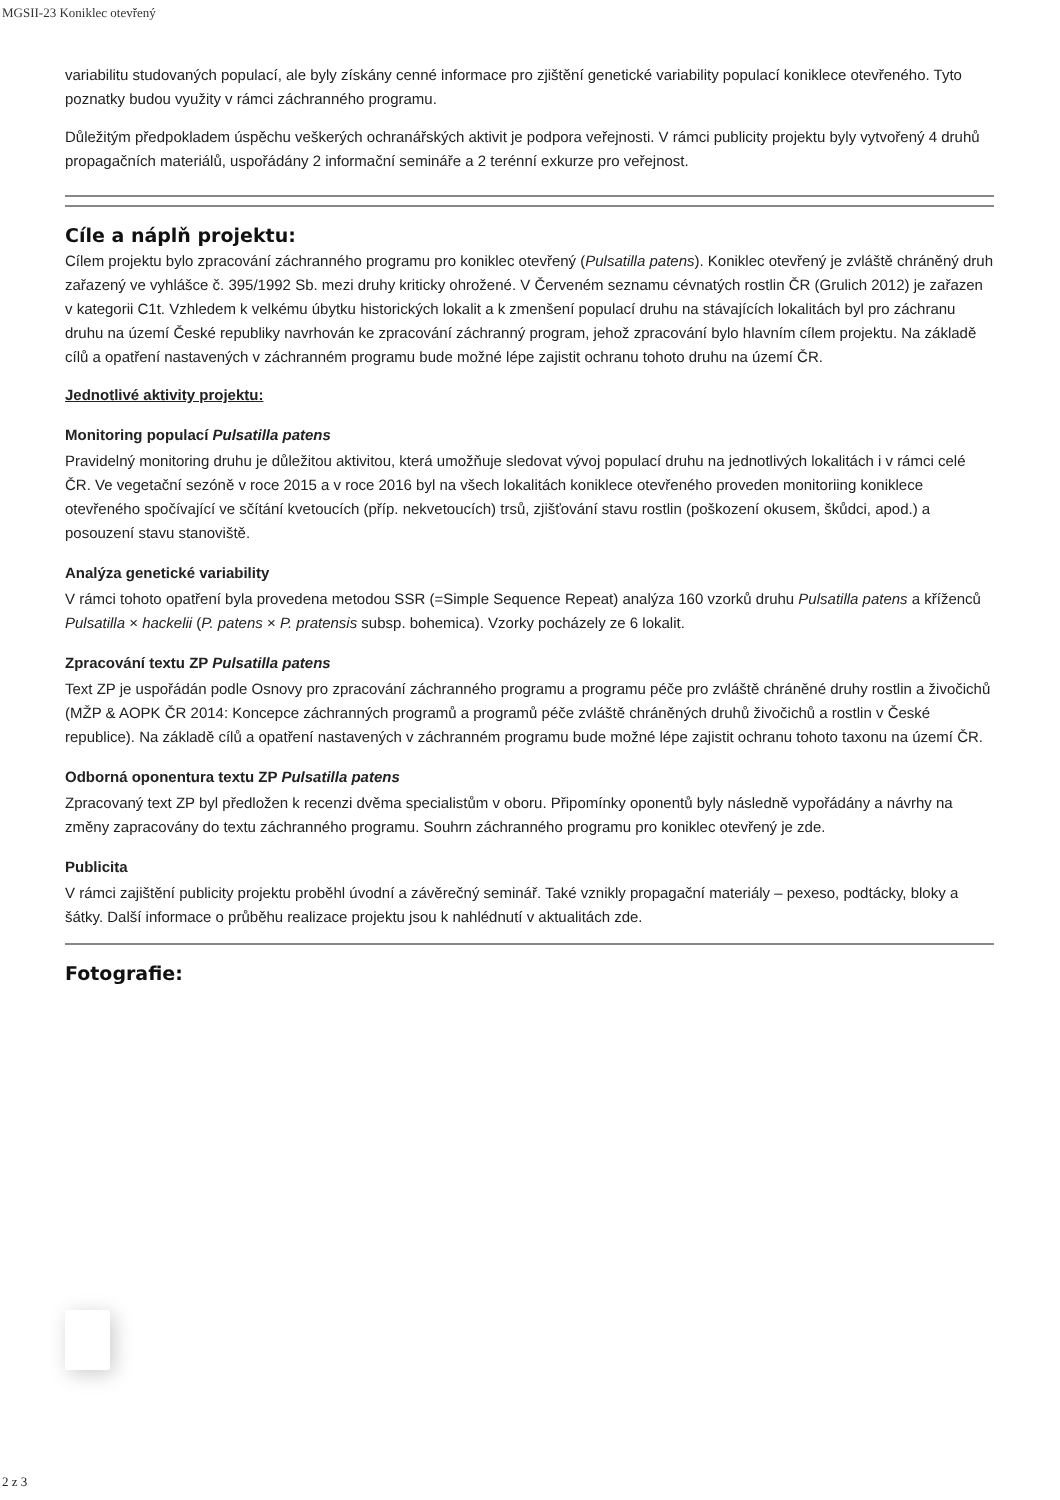MGSII-23 Koniklec otevřený
variabilitu studovaných populací, ale byly získány cenné informace pro zjištění genetické variability populací koniklece otevřeného. Tyto poznatky budou využity v rámci záchranného programu.
Důležitým předpokladem úspěchu veškerých ochranářských aktivit je podpora veřejnosti. V rámci publicity projektu byly vytvořený 4 druhů propagačních materiálů, uspořádány 2 informační semináře a 2 terénní exkurze pro veřejnost.
Cíle a náplň projektu:
Cílem projektu bylo zpracování záchranného programu pro koniklec otevřený (Pulsatilla patens). Koniklec otevřený je zvláště chráněný druh zařazený ve vyhlášce č. 395/1992 Sb. mezi druhy kriticky ohrožené. V Červeném seznamu cévnatých rostlin ČR (Grulich 2012) je zařazen v kategorii C1t. Vzhledem k velkému úbytku historických lokalit a k zmenšení populací druhu na stávajících lokalitách byl pro záchranu druhu na území České republiky navrhován ke zpracování záchranný program, jehož zpracování bylo hlavním cílem projektu. Na základě cílů a opatření nastavených v záchranném programu bude možné lépe zajistit ochranu tohoto druhu na území ČR.
Jednotlivé aktivity projektu:
Monitoring populací Pulsatilla patens
Pravidelný monitoring druhu je důležitou aktivitou, která umožňuje sledovat vývoj populací druhu na jednotlivých lokalitách i v rámci celé ČR. Ve vegetační sezóně v roce 2015 a v roce 2016 byl na všech lokalitách koniklece otevřeného proveden monitoriing koniklece otevřeného spočívající ve sčítání kvetoucích (příp. nekvetoucích) trsů, zjišťování stavu rostlin (poškození okusem, škůdci, apod.) a posouzení stavu stanoviště.
Analýza genetické variability
V rámci tohoto opatření byla provedena metodou SSR (=Simple Sequence Repeat) analýza 160 vzorků druhu Pulsatilla patens a kříženců Pulsatilla × hackelii (P. patens × P. pratensis subsp. bohemica). Vzorky pocházely ze 6 lokalit.
Zpracování textu ZP Pulsatilla patens
Text ZP je uspořádán podle Osnovy pro zpracování záchranného programu a programu péče pro zvláště chráněné druhy rostlin a živočichů (MŽP & AOPK ČR 2014: Koncepce záchranných programů a programů péče zvláště chráněných druhů živočichů a rostlin v České republice). Na základě cílů a opatření nastavených v záchranném programu bude možné lépe zajistit ochranu tohoto taxonu na území ČR.
Odborná oponentura textu ZP Pulsatilla patens
Zpracovaný text ZP byl předložen k recenzi dvěma specialistům v oboru. Připomínky oponentů byly následně vypořádány a návrhy na změny zapracovány do textu záchranného programu. Souhrn záchranného programu pro koniklec otevřený je zde.
Publicita
V rámci zajištění publicity projektu proběhl úvodní a závěrečný seminář. Také vznikly propagační materiály – pexeso, podtácky, bloky a šátky. Další informace o průběhu realizace projektu jsou k nahlédnutí v aktualitách zde.
Fotografie:
2 z 3